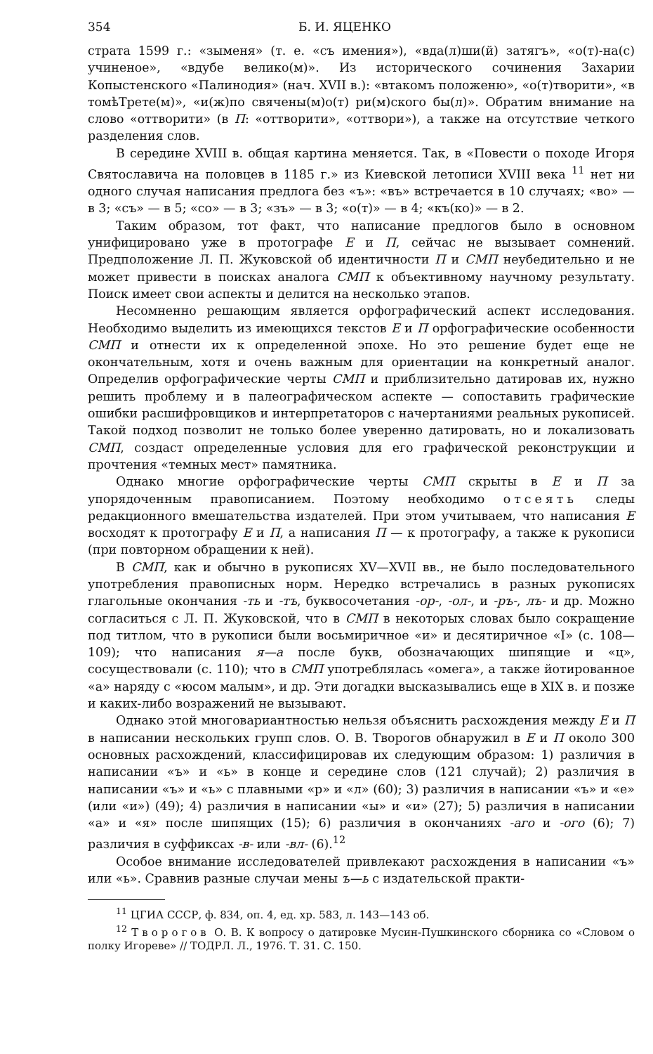354 Б. И. ЯЦЕНКО
страта 1599 г.: «зыменя» (т. е. «съ имения»), «вда(л)ши(й) затягъ», «о(т)-на(с) учиненое», «вдубе велико(м)». Из исторического сочинения Захарии Копыстенского «Палинодия» (нач. XVII в.): «втакомъ положеню», «о(т)творити», «в томѣТрете(м)», «и(ж)по свячены(м)о(т) ри(м)ского бы(л)». Обратим внимание на слово «оттворити» (в П: «оттворити», «оттвори»), а также на отсутствие четкого разделения слов.
В середине XVIII в. общая картина меняется. Так, в «Повести о походе Игоря Святославича на половцев в 1185 г.» из Киевской летописи XVIII века <sup>11</sup> нет ни одного случая написания предлога без «ъ»: «въ» встречается в 10 случаях; «во» — в 3; «съ» — в 5; «со» — в 3; «зъ» — в 3; «о(т)» — в 4; «къ(ко)» — в 2.
Таким образом, тот факт, что написание предлогов было в основном унифицировано уже в протографе Е и П, сейчас не вызывает сомнений. Предположение Л. П. Жуковской об идентичности П и СМП неубедительно и не может привести в поисках аналога СМП к объективному научному результату. Поиск имеет свои аспекты и делится на несколько этапов.
Несомненно решающим является орфографический аспект исследования. Необходимо выделить из имеющихся текстов Е и П орфографические особенности СМП и отнести их к определенной эпохе. Но это решение будет еще не окончательным, хотя и очень важным для ориентации на конкретный аналог. Определив орфографические черты СМП и приблизительно датировав их, нужно решить проблему и в палеографическом аспекте — сопоставить графические ошибки расшифровщиков и интерпретаторов с начертаниями реальных рукописей. Такой подход позволит не только более уверенно датировать, но и локализовать СМП, создаст определенные условия для его графической реконструкции и прочтения «темных мест» памятника.
Однако многие орфографические черты СМП скрыты в Е и П за упорядоченным правописанием. Поэтому необходимо отсеять следы редакционного вмешательства издателей. При этом учитываем, что написания Е восходят к протографу Е и П, а написания П — к протографу, а также к рукописи (при повторном обращении к ней).
В СМП, как и обычно в рукописях XV—XVII вв., не было последовательного употребления правописных норм. Нередко встречались в разных рукописях глагольные окончания -ть и -тъ, буквосочетания -ор-, -ол-, и -ръ-, лъ- и др. Можно согласиться с Л. П. Жуковской, что в СМП в некоторых словах было сокращение под титлом, что в рукописи были восьмиричное «и» и десятиричное «I» (с. 108—109); что написания я—а после букв, обозначающих шипящие и «ц», сосуществовали (с. 110); что в СМП употреблялась «омега», а также йотированное «а» наряду с «юсом малым», и др. Эти догадки высказывались еще в XIX в. и позже и каких-либо возражений не вызывают.
Однако этой многовариантностью нельзя объяснить расхождения между Е и П в написании нескольких групп слов. О. В. Творогов обнаружил в Е и П около 300 основных расхождений, классифицировав их следующим образом: 1) различия в написании «ъ» и «ь» в конце и середине слов (121 случай); 2) различия в написании «ъ» и «ь» с плавными «р» и «л» (60); 3) различия в написании «ъ» и «е» (или «и») (49); 4) различия в написании «ы» и «и» (27); 5) различия в написании «а» и «я» после шипящих (15); 6) различия в окончаниях -аго и -ого (6); 7) различия в суффиксах -в- или -вл- (6).<sup>12</sup>
Особое внимание исследователей привлекают расхождения в написании «ъ» или «ь». Сравнив разные случаи мены ъ—ь с издательской практи-
<sup>11</sup> ЦГИА СССР, ф. 834, оп. 4, ед. хр. 583, л. 143—143 об.
<sup>12</sup> Творогов О. В. К вопросу о датировке Мусин-Пушкинского сборника со «Словом о полку Игореве» // ТОДРЛ. Л., 1976. Т. 31. С. 150.